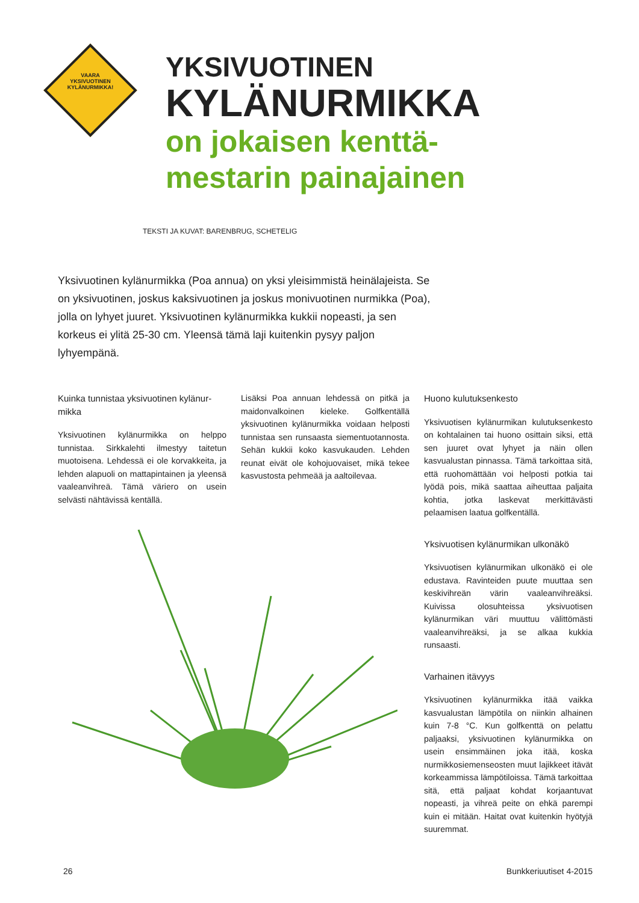VAARA
YKSIVUOTINEN KYLÄNURMIKKA!
YKSIVUOTINEN
KYLÄNURMIKKA
on jokaisen kenttä-
mestarin painajainen
TEKSTI JA KUVAT: BARENBRUG, SCHETELIG
Yksivuotinen kylänurmikka (Poa annua) on yksi yleisimmistä heinälajeista. Se on yksivuotinen, joskus kaksivuotinen ja joskus monivuotinen nurmikka (Poa), jolla on lyhyet juuret. Yksivuotinen kylänurmikka kukkii nopeasti, ja sen korkeus ei ylitä 25-30 cm. Yleensä tämä laji kuitenkin pysyy paljon lyhyempänä.
Kuinka tunnistaa yksivuotinen kylänur-mikka
Yksivuotinen kylänurmikka on helppo tunnistaa. Sirkkalehti ilmestyy taitetun muotoisena. Lehdessä ei ole korvakkeita, ja lehden alapuoli on mattapintainen ja yleensä vaaleanvihreä. Tämä väriero on usein selvästi nähtävissä kentällä.
Lisäksi Poa annuan lehdessä on pitkä ja maidonvalkoinen kieleke. Golfkentällä yksivuotinen kylänurmikka voidaan helposti tunnistaa sen runsaasta siementuotannosta. Sehän kukkii koko kasvukauden. Lehden reunat eivät ole kohojuovaiset, mikä tekee kasvustosta pehmeää ja aaltoilevaa.
Huono kulutuksenkesto
Yksivuotisen kylänurmikan kulutuksenkesto on kohtalainen tai huono osittain siksi, että sen juuret ovat lyhyet ja näin ollen kasvualustan pinnassa. Tämä tarkoittaa sitä, että ruohomättään voi helposti potkia tai lyödä pois, mikä saattaa aiheuttaa paljaita kohtia, jotka laskevat merkittävästi pelaamisen laatua golfkentällä.
Yksivuotisen kylänurmikan ulkonäkö
Yksivuotisen kylänurmikan ulkonäkö ei ole edustava. Ravinteiden puute muuttaa sen keskivihreän värin vaaleanvihreäksi. Kuivissa olosuhteissa yksivuotisen kylänurmikan väri muuttuu välittömästi vaaleanvihreäksi, ja se alkaa kukkia runsaasti.
Varhainen itävyys
Yksivuotinen kylänurmikka itää vaikka kasvualustan lämpötila on niinkin alhainen kuin 7-8 °C. Kun golfkenttä on pelattu paljaaksi, yksivuotinen kylänurmikka on usein ensimmäinen joka itää, koska nurmikkosiemenseosten muut lajikkeet itävät korkeammissa lämpötiloissa. Tämä tarkoittaa sitä, että paljaat kohdat korjaantuvat nopeasti, ja vihreä peite on ehkä parempi kuin ei mitään. Haitat ovat kuitenkin hyötyjä suuremmat.
26 Bunkkeriuutiset 4-2015